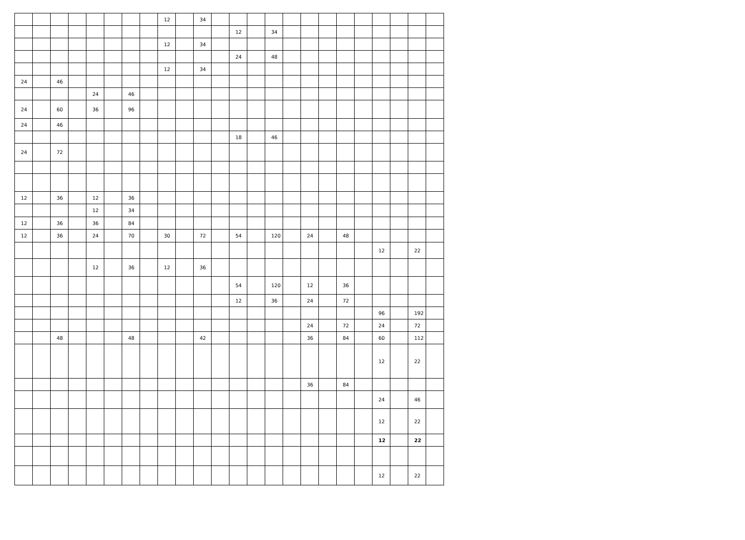| | | | | | | | | 12 | | 34 | | | | | | | | | | | | | |
| | | | | | | | | | | | | 12 | | 34 | | | | | | | | | |
| | | | | | | | | 12 | | 34 | | | | | | | | | | | | | |
| | | | | | | | | | | | | 24 | | 48 | | | | | | | | | |
| | | | | | | | | 12 | | 34 | | | | | | | | | | | | | |
| 24 | | 46 | | | | | | | | | | | | | | | | | | | | | |
| | | | | 24 | | 46 | | | | | | | | | | | | | | | | | |
| 24 | | 60 | | 36 | | 96 | | | | | | | | | | | | | | | | | |
| 24 | | 46 | | | | | | | | | | | | | | | | | | | | | |
| | | | | | | | | | | | | 18 | | 46 | | | | | | | | | |
| 24 | | 72 | | | | | | | | | | | | | | | | | | | | | |
| 12 | | 36 | | 12 | | 36 | | | | | | | | | | | | | | | | | |
| | | | | 12 | | 34 | | | | | | | | | | | | | | | | | |
| 12 | | 36 | | 36 | | 84 | | | | | | | | | | | | | | | | | |
| 12 | | 36 | | 24 | | 70 | | 30 | | 72 | | 54 | | 120 | | 24 | | 48 | | | | | |
| | | | | | | | | | | | | | | | | | | | | 12 | | 22 | |
| | | | | 12 | | 36 | | 12 | | 36 | | | | | | | | | | | | | |
| | | | | | | | | | | | | 54 | | 120 | | 12 | | 36 | | | | | |
| | | | | | | | | | | | | 12 | | 36 | | 24 | | 72 | | | | | |
| | | | | | | | | | | | | | | | | | | | | 96 | | 192 | |
| | | | | | | | | | | | | | | | | 24 | | 72 | | 24 | | 72 | |
| | | 48 | | | | 48 | | | | 42 | | | | | | 36 | | 84 | | 60 | | 112 | |
| | | | | | | | | | | | | | | | | | | | | 12 | | 22 | |
| | | | | | | | | | | | | | | | | 36 | | 84 | | | | | |
| | | | | | | | | | | | | | | | | | | | | 24 | | 46 | |
| | | | | | | | | | | | | | | | | | | | | 12 | | 22 | |
| | | | | | | | | | | | | | | | | | | | | 12 | | 22 | |
| | | | | | | | | | | | | | | | | | | | | 12 | | 22 | |